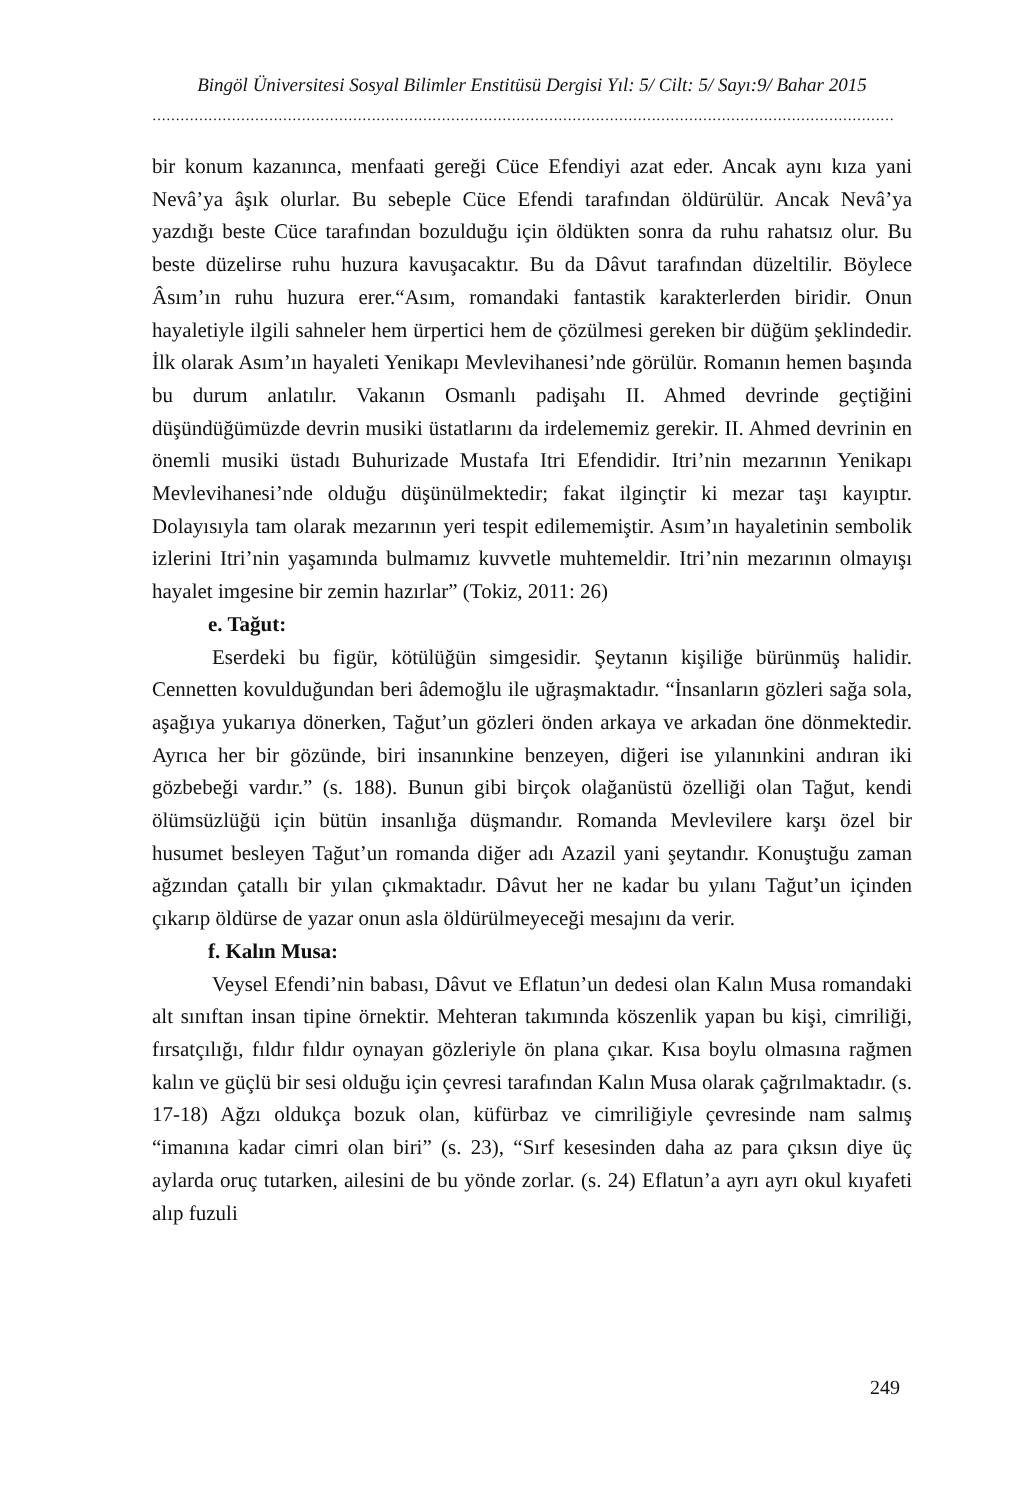Bingöl Üniversitesi Sosyal Bilimler Enstitüsü Dergisi Yıl: 5/ Cilt: 5/ Sayı:9/ Bahar 2015
……………………………………………………………………………………………………………………………………………
bir konum kazanınca, menfaati gereği Cüce Efendiyi azat eder. Ancak aynı kıza yani Nevâ’ya âşık olurlar. Bu sebeple Cüce Efendi tarafından öldürülür. Ancak Nevâ’ya yazdığı beste Cüce tarafından bozulduğu için öldükten sonra da ruhu rahatsız olur. Bu beste düzelirse ruhu huzura kavuşacaktır. Bu da Dâvut tarafından düzeltilir. Böylece Âsım’ın ruhu huzura erer.“Asım, romandaki fantastik karakterlerden biridir. Onun hayaletiyle ilgili sahneler hem ürpertici hem de çözülmesi gereken bir düğüm şeklindedir. İlk olarak Asım’ın hayaleti Yenikapı Mevlevihanesi’nde görülür. Romanın hemen başında bu durum anlatılır. Vakanın Osmanlı padişahı II. Ahmed devrinde geçtiğini düşündüğümüzde devrin musiki üstatlarını da irdelememiz gerekir. II. Ahmed devrinin en önemli musiki üstadı Buhurizade Mustafa Itri Efendidir. Itri’nin mezarının Yenikapı Mevlevihanesi’nde olduğu düşünülmektedir; fakat ilginçtir ki mezar taşı kayıptır. Dolayısıyla tam olarak mezarının yeri tespit edilememiştir. Asım’ın hayaletinin sembolik izlerini Itri’nin yaşamında bulmamız kuvvetle muhtemeldir. Itri’nin mezarının olmayışı hayalet imgesine bir zemin hazırlar” (Tokiz, 2011: 26)
e. Tağut:
Eserdeki bu figür, kötülüğün simgesidir. Şeytanın kişiliğe bürünmüş halidir. Cennetten kovulduğundan beri âdemoğlu ile uğraşmaktadır. “İnsanların gözleri sağa sola, aşağıya yukarıya dönerken, Tağut’un gözleri önden arkaya ve arkadan öne dönmektedir. Ayrıca her bir gözünde, biri insanınkine benzeyen, diğeri ise yılanınkini andıran iki gözbebeği vardır.” (s. 188). Bunun gibi birçok olağanüstü özelliği olan Tağut, kendi ölümsüzlüğü için bütün insanlığa düşmandır. Romanda Mevlevilere karşı özel bir husumet besleyen Tağut’un romanda diğer adı Azazil yani şeytandır. Konuştuğu zaman ağzından çatallı bir yılan çıkmaktadır. Dâvut her ne kadar bu yılanı Tağut’un içinden çıkarıp öldürse de yazar onun asla öldürülmeyeceği mesajını da verir.
f. Kalın Musa:
Veysel Efendi’nin babası, Dâvut ve Eflatun’un dedesi olan Kalın Musa romandaki alt sınıftan insan tipine örnektir. Mehteran takımında köszenlik yapan bu kişi, cimriliği, fırsatçılığı, fıldır fıldır oynayan gözleriyle ön plana çıkar. Kısa boylu olmasına rağmen kalın ve güçlü bir sesi olduğu için çevresi tarafından Kalın Musa olarak çağrılmaktadır. (s. 17-18) Ağzı oldukça bozuk olan, küfürbaz ve cimriliğiyle çevresinde nam salmış “imanına kadar cimri olan biri” (s. 23), “Sırf kesesinden daha az para çıksın diye üç aylarda oruç tutarken, ailesini de bu yönde zorlar. (s. 24) Eflatun’a ayrı ayrı okul kıyafeti alıp fuzuli
249